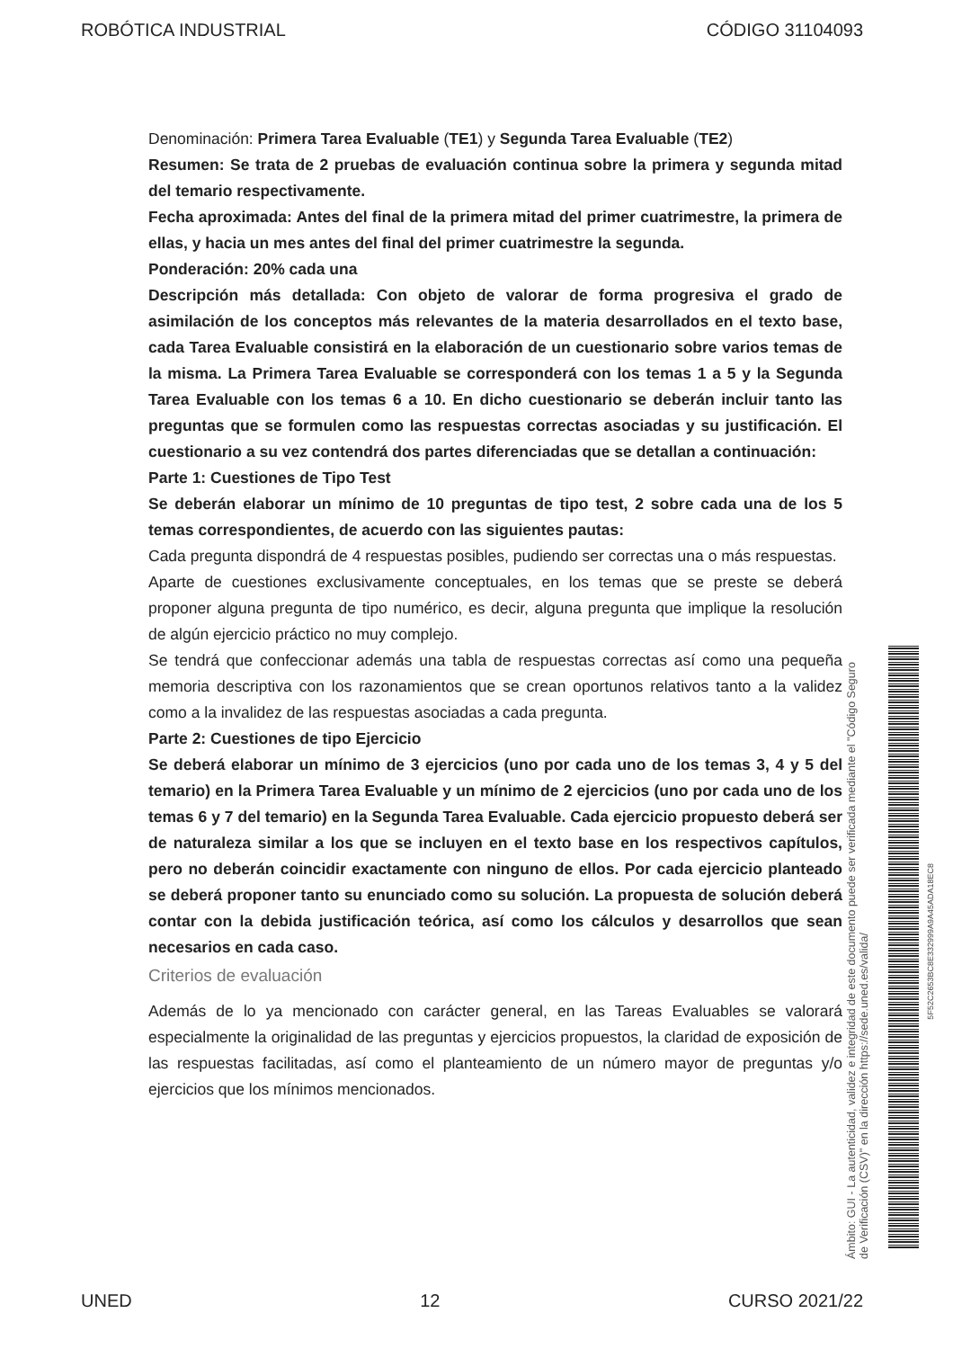ROBÓTICA INDUSTRIAL CÓDIGO 31104093
Denominación: Primera Tarea Evaluable (TE1) y Segunda Tarea Evaluable (TE2)
Resumen: Se trata de 2 pruebas de evaluación continua sobre la primera y segunda mitad del temario respectivamente.
Fecha aproximada: Antes del final de la primera mitad del primer cuatrimestre, la primera de ellas, y hacia un mes antes del final del primer cuatrimestre la segunda.
Ponderación: 20% cada una
Descripción más detallada: Con objeto de valorar de forma progresiva el grado de asimilación de los conceptos más relevantes de la materia desarrollados en el texto base, cada Tarea Evaluable consistirá en la elaboración de un cuestionario sobre varios temas de la misma. La Primera Tarea Evaluable se corresponderá con los temas 1 a 5 y la Segunda Tarea Evaluable con los temas 6 a 10. En dicho cuestionario se deberán incluir tanto las preguntas que se formulen como las respuestas correctas asociadas y su justificación. El cuestionario a su vez contendrá dos partes diferenciadas que se detallan a continuación:
Parte 1: Cuestiones de Tipo Test
Se deberán elaborar un mínimo de 10 preguntas de tipo test, 2 sobre cada una de los 5 temas correspondientes, de acuerdo con las siguientes pautas:
Cada pregunta dispondrá de 4 respuestas posibles, pudiendo ser correctas una o más respuestas.
Aparte de cuestiones exclusivamente conceptuales, en los temas que se preste se deberá proponer alguna pregunta de tipo numérico, es decir, alguna pregunta que implique la resolución de algún ejercicio práctico no muy complejo.
Se tendrá que confeccionar además una tabla de respuestas correctas así como una pequeña memoria descriptiva con los razonamientos que se crean oportunos relativos tanto a la validez como a la invalidez de las respuestas asociadas a cada pregunta.
Parte 2: Cuestiones de tipo Ejercicio
Se deberá elaborar un mínimo de 3 ejercicios (uno por cada uno de los temas 3, 4 y 5 del temario) en la Primera Tarea Evaluable y un mínimo de 2 ejercicios (uno por cada uno de los temas 6 y 7 del temario) en la Segunda Tarea Evaluable. Cada ejercicio propuesto deberá ser de naturaleza similar a los que se incluyen en el texto base en los respectivos capítulos, pero no deberán coincidir exactamente con ninguno de ellos. Por cada ejercicio planteado se deberá proponer tanto su enunciado como su solución. La propuesta de solución deberá contar con la debida justificación teórica, así como los cálculos y desarrollos que sean necesarios en cada caso.
Criterios de evaluación
Además de lo ya mencionado con carácter general, en las Tareas Evaluables se valorará especialmente la originalidad de las preguntas y ejercicios propuestos, la claridad de exposición de las respuestas facilitadas, así como el planteamiento de un número mayor de preguntas y/o ejercicios que los mínimos mencionados.
Ámbito: GUI - La autenticidad, validez e integridad de este documento puede ser verificada mediante el "Código Seguro de Verificación (CSV)" en la dirección https://sede.uned.es/valida/
5F52C2653BC8E332999A9A45ADA18EC8
UNED 12 CURSO 2021/22